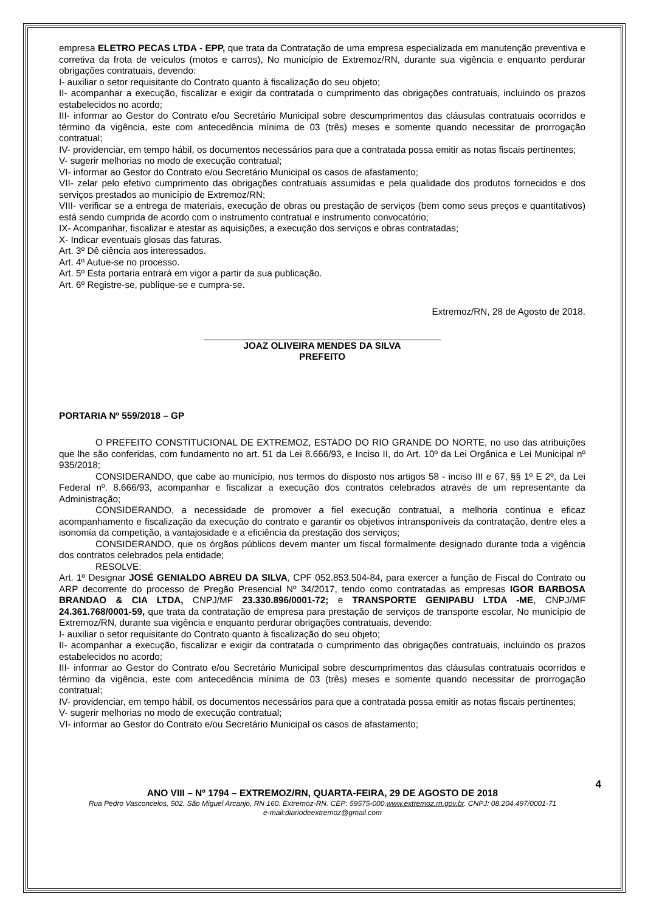empresa ELETRO PECAS LTDA - EPP, que trata da Contratação de uma empresa especializada em manutenção preventiva e corretiva da frota de veículos (motos e carros), No município de Extremoz/RN, durante sua vigência e enquanto perdurar obrigações contratuais, devendo:
I- auxiliar o setor requisitante do Contrato quanto à fiscalização do seu objeto;
II- acompanhar a execução, fiscalizar e exigir da contratada o cumprimento das obrigações contratuais, incluindo os prazos estabelecidos no acordo;
III- informar ao Gestor do Contrato e/ou Secretário Municipal sobre descumprimentos das cláusulas contratuais ocorridos e término da vigência, este com antecedência mínima de 03 (três) meses e somente quando necessitar de prorrogação contratual;
IV- providenciar, em tempo hábil, os documentos necessários para que a contratada possa emitir as notas fiscais pertinentes;
V- sugerir melhorias no modo de execução contratual;
VI- informar ao Gestor do Contrato e/ou Secretário Municipal os casos de afastamento;
VII- zelar pelo efetivo cumprimento das obrigações contratuais assumidas e pela qualidade dos produtos fornecidos e dos serviços prestados ao município de Extremoz/RN;
VIII- verificar se a entrega de materiais, execução de obras ou prestação de serviços (bem como seus preços e quantitativos) está sendo cumprida de acordo com o instrumento contratual e instrumento convocatório;
IX- Acompanhar, fiscalizar e atestar as aquisições, a execução dos serviços e obras contratadas;
X- Indicar eventuais glosas das faturas.
Art. 3º Dê ciência aos interessados.
Art. 4º Autue-se no processo.
Art. 5º Esta portaria entrará em vigor a partir da sua publicação.
Art. 6º Registre-se, publique-se e cumpra-se.
Extremoz/RN, 28 de Agosto de 2018.
JOAZ OLIVEIRA MENDES DA SILVA
PREFEITO
PORTARIA Nº 559/2018 – GP
O PREFEITO CONSTITUCIONAL DE EXTREMOZ, ESTADO DO RIO GRANDE DO NORTE, no uso das atribuições que lhe são conferidas, com fundamento no art. 51 da Lei 8.666/93, e Inciso II, do Art. 10º da Lei Orgânica e Lei Municipal nº 935/2018;
CONSIDERANDO, que cabe ao município, nos termos do disposto nos artigos 58 - inciso III e 67, §§ 1º E 2º, da Lei Federal nº. 8.666/93, acompanhar e fiscalizar a execução dos contratos celebrados através de um representante da Administração;
CONSIDERANDO, a necessidade de promover a fiel execução contratual, a melhoria contínua e eficaz acompanhamento e fiscalização da execução do contrato e garantir os objetivos intransponíveis da contratação, dentre eles a isonomia da competição, a vantajosidade e a eficiência da prestação dos serviços;
CONSIDERANDO, que os órgãos públicos devem manter um fiscal formalmente designado durante toda a vigência dos contratos celebrados pela entidade;
RESOLVE:
Art. 1º Designar JOSÉ GENIALDO ABREU DA SILVA, CPF 052.853.504-84, para exercer a função de Fiscal do Contrato ou ARP decorrente do processo de Pregão Presencial Nº 34/2017, tendo como contratadas as empresas IGOR BARBOSA BRANDAO & CIA LTDA, CNPJ/MF 23.330.896/0001-72; e TRANSPORTE GENIPABU LTDA -ME, CNPJ/MF 24.361.768/0001-59, que trata da contratação de empresa para prestação de serviços de transporte escolar, No município de Extremoz/RN, durante sua vigência e enquanto perdurar obrigações contratuais, devendo:
I- auxiliar o setor requisitante do Contrato quanto à fiscalização do seu objeto;
II- acompanhar a execução, fiscalizar e exigir da contratada o cumprimento das obrigações contratuais, incluindo os prazos estabelecidos no acordo;
III- informar ao Gestor do Contrato e/ou Secretário Municipal sobre descumprimentos das cláusulas contratuais ocorridos e término da vigência, este com antecedência mínima de 03 (três) meses e somente quando necessitar de prorrogação contratual;
IV- providenciar, em tempo hábil, os documentos necessários para que a contratada possa emitir as notas fiscais pertinentes;
V- sugerir melhorias no modo de execução contratual;
VI- informar ao Gestor do Contrato e/ou Secretário Municipal os casos de afastamento;
4
ANO VIII – Nº 1794 – EXTREMOZ/RN, QUARTA-FEIRA, 29 DE AGOSTO DE 2018
Rua Pedro Vasconcelos, 502. São Miguel Arcanjo, RN 160. Extremoz-RN. CEP: 59575-000.www.extremoz.rn.gov.br. CNPJ: 08.204.497/0001-71
e-mail:diariodeextremoz@gmail.com